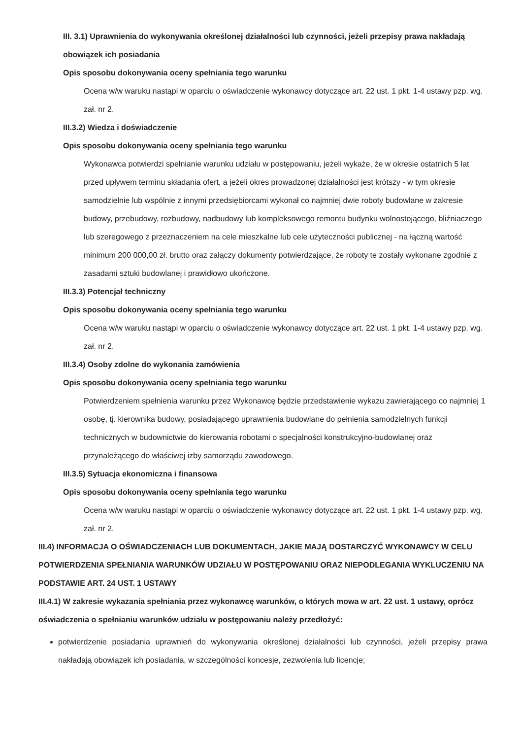III. 3.1) Uprawnienia do wykonywania określonej działalności lub czynności, jeżeli przepisy prawa nakładają obowiązek ich posiadania
Opis sposobu dokonywania oceny spełniania tego warunku
Ocena w/w waruku nastąpi w oparciu o oświadczenie wykonawcy dotyczące art. 22 ust. 1 pkt. 1-4 ustawy pzp. wg. zał. nr 2.
III.3.2) Wiedza i doświadczenie
Opis sposobu dokonywania oceny spełniania tego warunku
Wykonawca potwierdzi spełnianie warunku udziału w postępowaniu, jeżeli wykaże, że w okresie ostatnich 5 lat przed upływem terminu składania ofert, a jeżeli okres prowadzonej działalności jest krótszy - w tym okresie samodzielnie lub wspólnie z innymi przedsiębiorcami wykonał co najmniej dwie roboty budowlane w zakresie budowy, przebudowy, rozbudowy, nadbudowy lub kompleksowego remontu budynku wolnostojącego, bliźniaczego lub szeregowego z przeznaczeniem na cele mieszkalne lub cele użyteczności publicznej - na łączną wartość minimum 200 000,00 zł. brutto oraz załączy dokumenty potwierdzające, że roboty te zostały wykonane zgodnie z zasadami sztuki budowlanej i prawidłowo ukończone.
III.3.3) Potencjał techniczny
Opis sposobu dokonywania oceny spełniania tego warunku
Ocena w/w waruku nastąpi w oparciu o oświadczenie wykonawcy dotyczące art. 22 ust. 1 pkt. 1-4 ustawy pzp. wg. zał. nr 2.
III.3.4) Osoby zdolne do wykonania zamówienia
Opis sposobu dokonywania oceny spełniania tego warunku
Potwierdzeniem spełnienia warunku przez Wykonawcę będzie przedstawienie wykazu zawierającego co najmniej 1 osobę, tj. kierownika budowy, posiadającego uprawnienia budowlane do pełnienia samodzielnych funkcji technicznych w budownictwie do kierowania robotami o specjalności konstrukcyjno-budowlanej oraz przynależącego do właściwej izby samorządu zawodowego.
III.3.5) Sytuacja ekonomiczna i finansowa
Opis sposobu dokonywania oceny spełniania tego warunku
Ocena w/w waruku nastąpi w oparciu o oświadczenie wykonawcy dotyczące art. 22 ust. 1 pkt. 1-4 ustawy pzp. wg. zał. nr 2.
III.4) INFORMACJA O OŚWIADCZENIACH LUB DOKUMENTACH, JAKIE MAJĄ DOSTARCZYĆ WYKONAWCY W CELU POTWIERDZENIA SPEŁNIANIA WARUNKÓW UDZIAŁU W POSTĘPOWANIU ORAZ NIEPODLEGANIA WYKLUCZENIU NA PODSTAWIE ART. 24 UST. 1 USTAWY
III.4.1) W zakresie wykazania spełniania przez wykonawcę warunków, o których mowa w art. 22 ust. 1 ustawy, oprócz oświadczenia o spełnianiu warunków udziału w postępowaniu należy przedłożyć:
potwierdzenie posiadania uprawnień do wykonywania określonej działalności lub czynności, jeżeli przepisy prawa nakładają obowiązek ich posiadania, w szczególności koncesje, zezwolenia lub licencje;